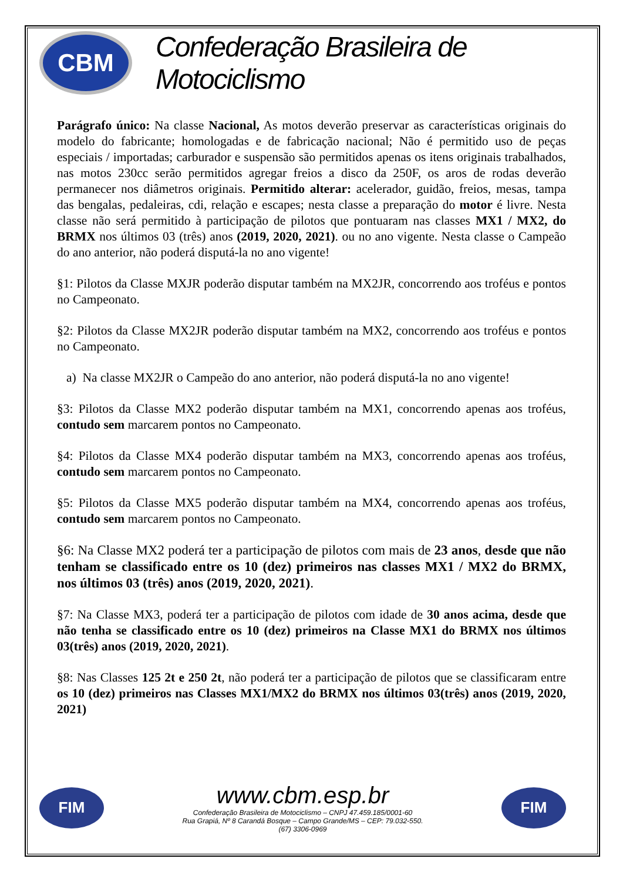CBM
Confederação Brasileira de Motociclismo
Parágrafo único: Na classe Nacional, As motos deverão preservar as características originais do modelo do fabricante; homologadas e de fabricação nacional; Não é permitido uso de peças especiais / importadas; carburador e suspensão são permitidos apenas os itens originais trabalhados, nas motos 230cc serão permitidos agregar freios a disco da 250F, os aros de rodas deverão permanecer nos diâmetros originais. Permitido alterar: acelerador, guidão, freios, mesas, tampa das bengalas, pedaleiras, cdi, relação e escapes; nesta classe a preparação do motor é livre. Nesta classe não será permitido à participação de pilotos que pontuaram nas classes MX1 / MX2, do BRMX nos últimos 03 (três) anos (2019, 2020, 2021). ou no ano vigente. Nesta classe o Campeão do ano anterior, não poderá disputá-la no ano vigente!
§1: Pilotos da Classe MXJR poderão disputar também na MX2JR, concorrendo aos troféus e pontos no Campeonato.
§2: Pilotos da Classe MX2JR poderão disputar também na MX2, concorrendo aos troféus e pontos no Campeonato.
a) Na classe MX2JR o Campeão do ano anterior, não poderá disputá-la no ano vigente!
§3: Pilotos da Classe MX2 poderão disputar também na MX1, concorrendo apenas aos troféus, contudo sem marcarem pontos no Campeonato.
§4: Pilotos da Classe MX4 poderão disputar também na MX3, concorrendo apenas aos troféus, contudo sem marcarem pontos no Campeonato.
§5: Pilotos da Classe MX5 poderão disputar também na MX4, concorrendo apenas aos troféus, contudo sem marcarem pontos no Campeonato.
§6: Na Classe MX2 poderá ter a participação de pilotos com mais de 23 anos, desde que não tenham se classificado entre os 10 (dez) primeiros nas classes MX1 / MX2 do BRMX, nos últimos 03 (três) anos (2019, 2020, 2021).
§7: Na Classe MX3, poderá ter a participação de pilotos com idade de 30 anos acima, desde que não tenha se classificado entre os 10 (dez) primeiros na Classe MX1 do BRMX nos últimos 03(três) anos (2019, 2020, 2021).
§8: Nas Classes 125 2t e 250 2t, não poderá ter a participação de pilotos que se classificaram entre os 10 (dez) primeiros nas Classes MX1/MX2 do BRMX nos últimos 03(três) anos (2019, 2020, 2021)
FIM
www.cbm.esp.br
Confederação Brasileira de Motociclismo – CNPJ 47.459.185/0001-60
Rua Grapiá, Nº 8 Carandá Bosque – Campo Grande/MS – CEP: 79.032-550.
(67) 3306-0969
FIM